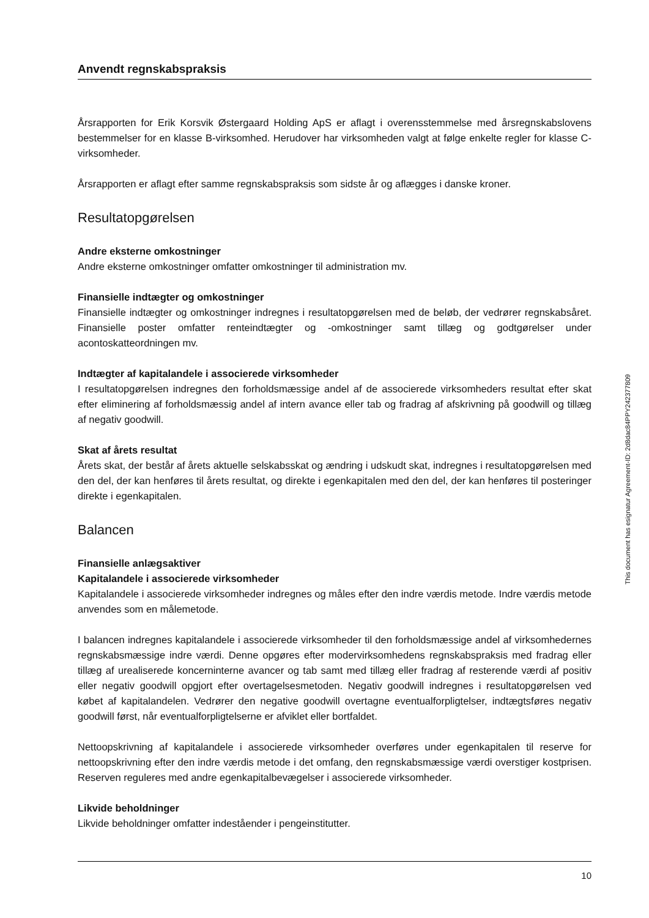Anvendt regnskabspraksis
Årsrapporten for Erik Korsvik Østergaard Holding ApS er aflagt i overensstemmelse med årsregnskabslovens bestemmelser for en klasse B-virksomhed. Herudover har virksomheden valgt at følge enkelte regler for klasse C-virksomheder.
Årsrapporten er aflagt efter samme regnskabspraksis som sidste år og aflægges i danske kroner.
Resultatopgørelsen
Andre eksterne omkostninger
Andre eksterne omkostninger omfatter omkostninger til administration mv.
Finansielle indtægter og omkostninger
Finansielle indtægter og omkostninger indregnes i resultatopgørelsen med de beløb, der vedrører regnskabsåret. Finansielle poster omfatter renteindtægter og -omkostninger samt tillæg og godtgørelser under acontoskatteordningen mv.
Indtægter af kapitalandele i associerede virksomheder
I resultatopgørelsen indregnes den forholdsmæssige andel af de associerede virksomheders resultat efter skat efter eliminering af forholdsmæssig andel af intern avance eller tab og fradrag af afskrivning på goodwill og tillæg af negativ goodwill.
Skat af årets resultat
Årets skat, der består af årets aktuelle selskabsskat og ændring i udskudt skat, indregnes i resultatopgørelsen med den del, der kan henføres til årets resultat, og direkte i egenkapitalen med den del, der kan henføres til posteringer direkte i egenkapitalen.
Balancen
Finansielle anlægsaktiver
Kapitalandele i associerede virksomheder
Kapitalandele i associerede virksomheder indregnes og måles efter den indre værdis metode. Indre værdis metode anvendes som en målemetode.
I balancen indregnes kapitalandele i associerede virksomheder til den forholdsmæssige andel af virksomhedernes regnskabsmæssige indre værdi. Denne opgøres efter modervirksomhedens regnskabspraksis med fradrag eller tillæg af urealiserede koncerninterne avancer og tab samt med tillæg eller fradrag af resterende værdi af positiv eller negativ goodwill opgjort efter overtagelsesmetoden. Negativ goodwill indregnes i resultatopgørelsen ved købet af kapitalandelen. Vedrører den negative goodwill overtagne eventualforpligtelser, indtægtsføres negativ goodwill først, når eventualforpligtelserne er afviklet eller bortfaldet.
Nettoopskrivning af kapitalandele i associerede virksomheder overføres under egenkapitalen til reserve for nettoopskrivning efter den indre værdis metode i det omfang, den regnskabsmæssige værdi overstiger kostprisen. Reserven reguleres med andre egenkapitalbevægelser i associerede virksomheder.
Likvide beholdninger
Likvide beholdninger omfatter indeståender i pengeinstitutter.
This document has esignatur Agreement-ID: 2d8dac84PPY242377809
10